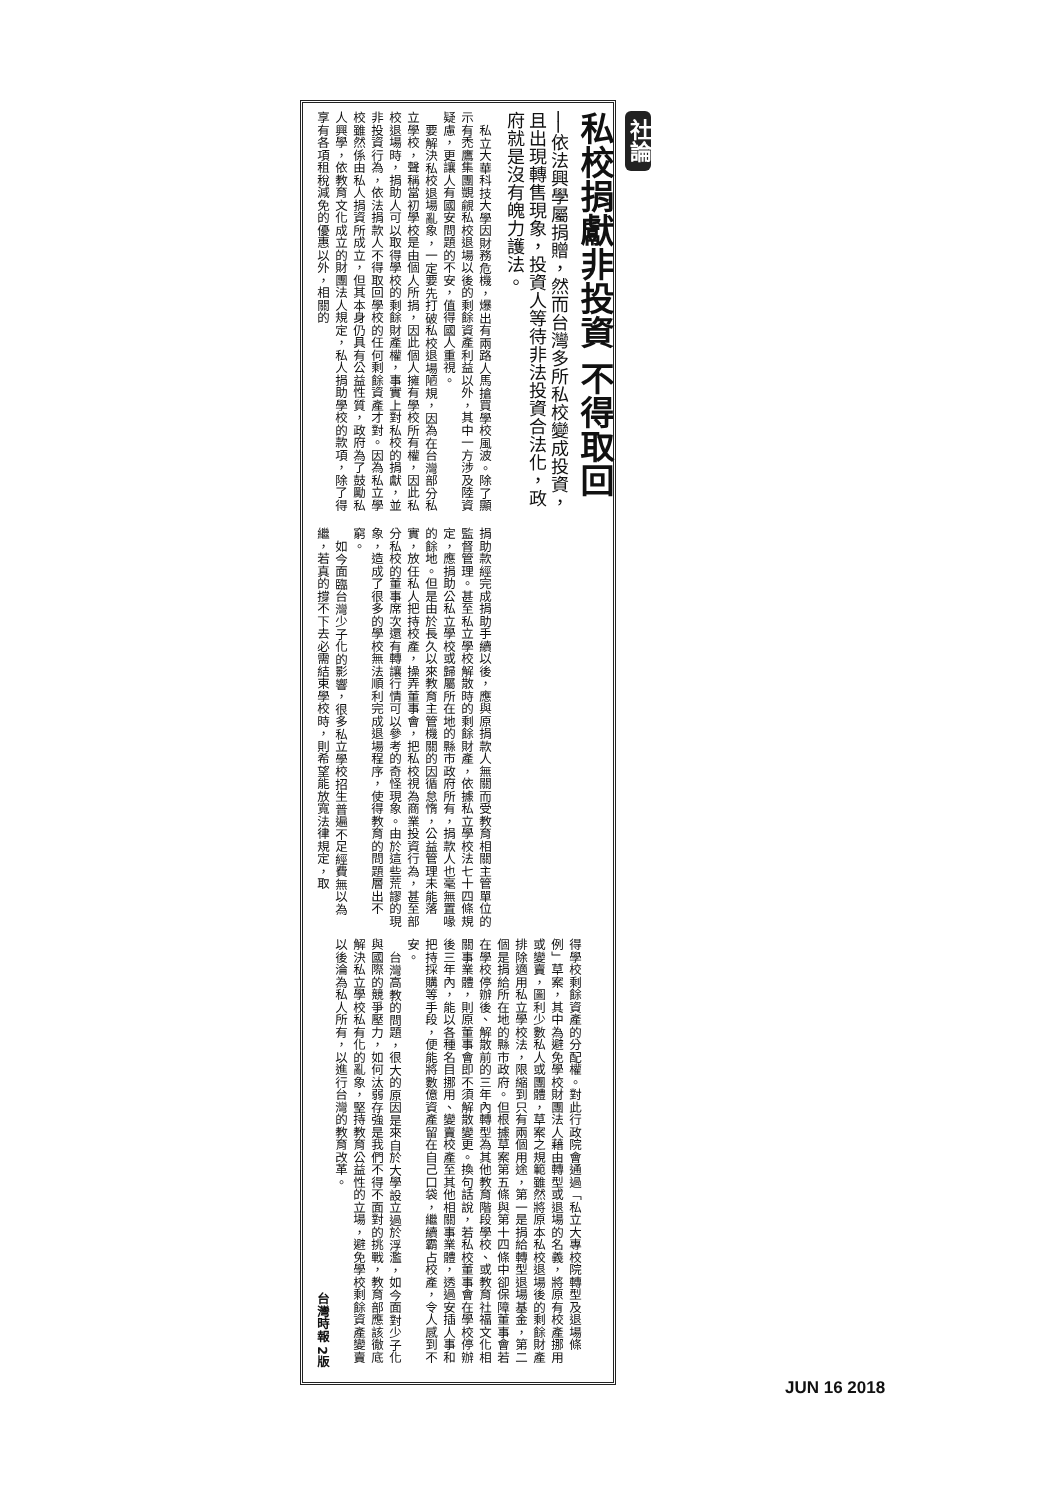社論
私校捐獻非投資 不得取回
──依法興學屬捐贈，然而台灣多所私校變成投資，且出現轉售現象，投資人等待非法投資合法化，政府就是沒有魄力護法。
私立大華科技大學因財務危機，爆出有兩路人馬搶買學校風波。除了顯示有禿鷹集團覬覦私校退場以後的剩餘資產利益以外，其中一方涉及陸資疑慮，更讓人有國安問題的不安，值得國人重視。
要解決私校退場亂象，一定要先打破私校退場陋規，因為在台灣部分私立學校，聲稱當初學校是由個人所捐，因此個人擁有學校所有權，因此私校退場時，捐助人可以取得學校的剩餘財產權，事實上對私校的捐獻，並非投資行為，依法捐款人不得取回學校的任何剩餘資產才對。因為私立學校雖然係由私人捐資所成立，但其本身仍具有公益性質，政府為了鼓勵私人興學，依教育文化成立的財團法人規定，私人捐助學校的款項，除了得享有各項租稅減免的優惠以外，相關的
捐助款經完成捐助手續以後，應與原捐款人無關而受教育相關主管單位的監督管理。甚至私立學校解散時的剩餘財產，依據私立學校法七十四條規定，應捐助公私立學校或歸屬所在地的縣市政府所有，捐款人也毫無置喙的餘地。但是由於長久以來教育主管機關的因循怠惰，公益管理未能落實，放任私人把持校產，操弄董事會，把私校視為商業投資行為，甚至部分私校的董事席次還有轉讓行情可以參考的奇怪現象。由於這些荒謬的現象，造成了很多的學校無法順利完成退場程序，使得教育的問題層出不窮。
如今面臨台灣少子化的影響，很多私立學校招生普遍不足經費無以為繼，若真的撐不下去必需結束學校時，則希望能放寬法律規定，取
得學校剩餘資產的分配權。對此行政院會通過「私立大專校院轉型及退場條例」草案，其中為避免學校財團法人藉由轉型或退場的名義，將原有校產挪用或變賣，圖利少數私人或團體，草案之規範雖然將原本私校退場後的剩餘財產排除適用私立學校法，限縮到只有兩個用途，第一是捐給轉型退場基金，第二個是捐給所在地的縣市政府。但根據草案第五條與第十四條中卻保障董事會若在學校停辦後、解散前的三年內轉型為其他教育階段學校、或教育社福文化相關事業體，則原董事會即不須解散變更。換句話說，若私校董事會在學校停辦後三年內，能以各種名目挪用、變賣校產至其他相關事業體，透過安插人事和把持採購等手段，便能將數億資產留在自己口袋，繼續霸占校產，令人感到不安。
台灣高教的問題，很大的原因是來自於大學設立過於浮濫，如今面對少子化與國際的競爭壓力，如何汰弱存強是我們不得不面對的挑戰，教育部應該徹底解決私立學校私有化的亂象，堅持教育公益性的立場，避免學校剩餘資產變賣以後淪為私人所有，以進行台灣的教育改革。
台灣時報 2版
JUN 16 2018